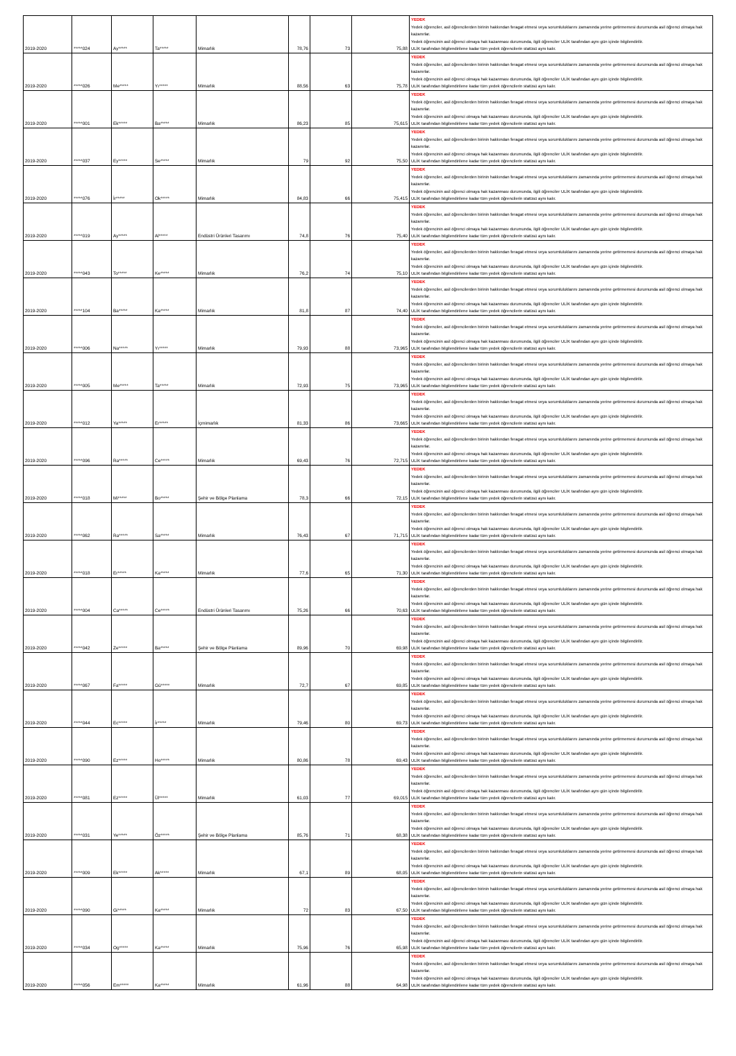| 2019-2020 | *****024 | Ay***** | Ta***** | Mimarlık | 78,76 | 73 | 75,88 | YEDEK Yedek öğrenciler, asil öğrencilerden birinin hakkından feragat etmesi veya sorumluluklarını zamanında yerine getirmemesi durumunda asil öğrenci olmaya hak kazanırlar. Yedek öğrencinin asil öğrenci olmaya hak kazanması durumunda, ilgili öğrenciler ULİK tarafından aynı gün içinde bilgilendirilir. ULİK tarafından bilgilendirilene kadar tüm yedek öğrencilerin statüsü aynı kalır. |
| 2019-2020 | *****026 | Me***** | Yı***** | Mimarlık | 88,56 | 63 | 75,78 | YEDEK Yedek öğrenciler, asil öğrencilerden birinin hakkından feragat etmesi veya sorumluluklarını zamanında yerine getirmemesi durumunda asil öğrenci olmaya hak kazanırlar. Yedek öğrencinin asil öğrenci olmaya hak kazanması durumunda, ilgili öğrenciler ULİK tarafından aynı gün içinde bilgilendirilir. ULİK tarafından bilgilendirilene kadar tüm yedek öğrencilerin statüsü aynı kalır. |
| 2019-2020 | *****001 | Ek***** | Ba***** | Mimarlık | 86,23 | 85 | 75,615 | YEDEK Yedek öğrenciler, asil öğrencilerden birinin hakkından feragat etmesi veya sorumluluklarını zamanında yerine getirmemesi durumunda asil öğrenci olmaya hak kazanırlar. Yedek öğrencinin asil öğrenci olmaya hak kazanması durumunda, ilgili öğrenciler ULİK tarafından aynı gün içinde bilgilendirilir. ULİK tarafından bilgilendirilene kadar tüm yedek öğrencilerin statüsü aynı kalır. |
| 2019-2020 | *****037 | Ey***** | Se***** | Mimarlık | 79 | 92 | 75,50 | YEDEK Yedek öğrenciler, asil öğrencilerden birinin hakkından feragat etmesi veya sorumluluklarını zamanında yerine getirmemesi durumunda asil öğrenci olmaya hak kazanırlar. Yedek öğrencinin asil öğrenci olmaya hak kazanması durumunda, ilgili öğrenciler ULİK tarafından aynı gün içinde bilgilendirilir. ULİK tarafından bilgilendirilene kadar tüm yedek öğrencilerin statüsü aynı kalır. |
| 2019-2020 | *****076 | İr***** | Ok***** | Mimarlık | 84,83 | 66 | 75,415 | YEDEK Yedek öğrenciler, asil öğrencilerden birinin hakkından feragat etmesi veya sorumluluklarını zamanında yerine getirmemesi durumunda asil öğrenci olmaya hak kazanırlar. Yedek öğrencinin asil öğrenci olmaya hak kazanması durumunda, ilgili öğrenciler ULİK tarafından aynı gün içinde bilgilendirilir. ULİK tarafından bilgilendirilene kadar tüm yedek öğrencilerin statüsü aynı kalır. |
| 2019-2020 | *****019 | Ay***** | Al***** | Endüstri Ürünleri Tasarımı | 74,8 | 76 | 75,40 | YEDEK Yedek öğrenciler, asil öğrencilerden birinin hakkından feragat etmesi veya sorumluluklarını zamanında yerine getirmemesi durumunda asil öğrenci olmaya hak kazanırlar. Yedek öğrencinin asil öğrenci olmaya hak kazanması durumunda, ilgili öğrenciler ULİK tarafından aynı gün içinde bilgilendirilir. ULİK tarafından bilgilendirilene kadar tüm yedek öğrencilerin statüsü aynı kalır. |
| 2019-2020 | *****043 | To***** | Ke***** | Mimarlık | 76,2 | 74 | 75,10 | YEDEK Yedek öğrenciler, asil öğrencilerden birinin hakkından feragat etmesi veya sorumluluklarını zamanında yerine getirmemesi durumunda asil öğrenci olmaya hak kazanırlar. Yedek öğrencinin asil öğrenci olmaya hak kazanması durumunda, ilgili öğrenciler ULİK tarafından aynı gün içinde bilgilendirilir. ULİK tarafından bilgilendirilene kadar tüm yedek öğrencilerin statüsü aynı kalır. |
| 2019-2020 | *****104 | Ba***** | Ka***** | Mimarlık | 81,8 | 87 | 74,40 | YEDEK Yedek öğrenciler, asil öğrencilerden birinin hakkından feragat etmesi veya sorumluluklarını zamanında yerine getirmemesi durumunda asil öğrenci olmaya hak kazanırlar. Yedek öğrencinin asil öğrenci olmaya hak kazanması durumunda, ilgili öğrenciler ULİK tarafından aynı gün içinde bilgilendirilir. ULİK tarafından bilgilendirilene kadar tüm yedek öğrencilerin statüsü aynı kalır. |
| 2019-2020 | *****006 | Na***** | Yı***** | Mimarlık | 79,93 | 88 | 73,965 | YEDEK Yedek öğrenciler, asil öğrencilerden birinin hakkından feragat etmesi veya sorumluluklarını zamanında yerine getirmemesi durumunda asil öğrenci olmaya hak kazanırlar. Yedek öğrencinin asil öğrenci olmaya hak kazanması durumunda, ilgili öğrenciler ULİK tarafından aynı gün içinde bilgilendirilir. ULİK tarafından bilgilendirilene kadar tüm yedek öğrencilerin statüsü aynı kalır. |
| 2019-2020 | *****005 | Me***** | Ta***** | Mimarlık | 72,93 | 75 | 73,965 | YEDEK Yedek öğrenciler, asil öğrencilerden birinin hakkından feragat etmesi veya sorumluluklarını zamanında yerine getirmemesi durumunda asil öğrenci olmaya hak kazanırlar. Yedek öğrencinin asil öğrenci olmaya hak kazanması durumunda, ilgili öğrenciler ULİK tarafından aynı gün içinde bilgilendirilir. ULİK tarafından bilgilendirilene kadar tüm yedek öğrencilerin statüsü aynı kalır. |
| 2019-2020 | *****012 | Ya***** | Er***** | İçmimarlık | 81,33 | 86 | 73,665 | YEDEK Yedek öğrenciler, asil öğrencilerden birinin hakkından feragat etmesi veya sorumluluklarını zamanında yerine getirmemesi durumunda asil öğrenci olmaya hak kazanırlar. Yedek öğrencinin asil öğrenci olmaya hak kazanması durumunda, ilgili öğrenciler ULİK tarafından aynı gün içinde bilgilendirilir. ULİK tarafından bilgilendirilene kadar tüm yedek öğrencilerin statüsü aynı kalır. |
| 2019-2020 | *****096 | Ra***** | Ce***** | Mimarlık | 69,43 | 76 | 72,715 | YEDEK Yedek öğrenciler, asil öğrencilerden birinin hakkından feragat etmesi veya sorumluluklarını zamanında yerine getirmemesi durumunda asil öğrenci olmaya hak kazanırlar. Yedek öğrencinin asil öğrenci olmaya hak kazanması durumunda, ilgili öğrenciler ULİK tarafından aynı gün içinde bilgilendirilir. ULİK tarafından bilgilendirilene kadar tüm yedek öğrencilerin statüsü aynı kalır. |
| 2019-2020 | *****018 | Mi***** | Bo***** | Şehir ve Bölge Planlama | 78,3 | 66 | 72,15 | YEDEK Yedek öğrenciler, asil öğrencilerden birinin hakkından feragat etmesi veya sorumluluklarını zamanında yerine getirmemesi durumunda asil öğrenci olmaya hak kazanırlar. Yedek öğrencinin asil öğrenci olmaya hak kazanması durumunda, ilgili öğrenciler ULİK tarafından aynı gün içinde bilgilendirilir. ULİK tarafından bilgilendirilene kadar tüm yedek öğrencilerin statüsü aynı kalır. |
| 2019-2020 | *****062 | Ra***** | Sa***** | Mimarlık | 76,43 | 67 | 71,715 | YEDEK Yedek öğrenciler, asil öğrencilerden birinin hakkından feragat etmesi veya sorumluluklarını zamanında yerine getirmemesi durumunda asil öğrenci olmaya hak kazanırlar. Yedek öğrencinin asil öğrenci olmaya hak kazanması durumunda, ilgili öğrenciler ULİK tarafından aynı gün içinde bilgilendirilir. ULİK tarafından bilgilendirilene kadar tüm yedek öğrencilerin statüsü aynı kalır. |
| 2019-2020 | *****018 | Er***** | Ka***** | Mimarlık | 77,6 | 65 | 71,30 | YEDEK Yedek öğrenciler, asil öğrencilerden birinin hakkından feragat etmesi veya sorumluluklarını zamanında yerine getirmemesi durumunda asil öğrenci olmaya hak kazanırlar. Yedek öğrencinin asil öğrenci olmaya hak kazanması durumunda, ilgili öğrenciler ULİK tarafından aynı gün içinde bilgilendirilir. ULİK tarafından bilgilendirilene kadar tüm yedek öğrencilerin statüsü aynı kalır. |
| 2019-2020 | *****004 | Ca***** | Ce***** | Endüstri Ürünleri Tasarımı | 75,26 | 66 | 70,63 | YEDEK Yedek öğrenciler, asil öğrencilerden birinin hakkından feragat etmesi veya sorumluluklarını zamanında yerine getirmemesi durumunda asil öğrenci olmaya hak kazanırlar. Yedek öğrencinin asil öğrenci olmaya hak kazanması durumunda, ilgili öğrenciler ULİK tarafından aynı gün içinde bilgilendirilir. ULİK tarafından bilgilendirilene kadar tüm yedek öğrencilerin statüsü aynı kalır. |
| 2019-2020 | *****042 | Ze***** | Ba***** | Şehir ve Bölge Planlama | 89,96 | 70 | 69,98 | YEDEK Yedek öğrenciler, asil öğrencilerden birinin hakkından feragat etmesi veya sorumluluklarını zamanında yerine getirmemesi durumunda asil öğrenci olmaya hak kazanırlar. Yedek öğrencinin asil öğrenci olmaya hak kazanması durumunda, ilgili öğrenciler ULİK tarafından aynı gün içinde bilgilendirilir. ULİK tarafından bilgilendirilene kadar tüm yedek öğrencilerin statüsü aynı kalır. |
| 2019-2020 | *****067 | Fa***** | Gü***** | Mimarlık | 72,7 | 67 | 69,85 | YEDEK Yedek öğrenciler, asil öğrencilerden birinin hakkından feragat etmesi veya sorumluluklarını zamanında yerine getirmemesi durumunda asil öğrenci olmaya hak kazanırlar. Yedek öğrencinin asil öğrenci olmaya hak kazanması durumunda, ilgili öğrenciler ULİK tarafından aynı gün içinde bilgilendirilir. ULİK tarafından bilgilendirilene kadar tüm yedek öğrencilerin statüsü aynı kalır. |
| 2019-2020 | *****044 | Ec***** | İr***** | Mimarlık | 79,46 | 80 | 69,73 | YEDEK Yedek öğrenciler, asil öğrencilerden birinin hakkından feragat etmesi veya sorumluluklarını zamanında yerine getirmemesi durumunda asil öğrenci olmaya hak kazanırlar. Yedek öğrencinin asil öğrenci olmaya hak kazanması durumunda, ilgili öğrenciler ULİK tarafından aynı gün içinde bilgilendirilir. ULİK tarafından bilgilendirilene kadar tüm yedek öğrencilerin statüsü aynı kalır. |
| 2019-2020 | *****090 | Ez***** | Ho***** | Mimarlık | 80,86 | 78 | 69,43 | YEDEK Yedek öğrenciler, asil öğrencilerden birinin hakkından feragat etmesi veya sorumluluklarını zamanında yerine getirmemesi durumunda asil öğrenci olmaya hak kazanırlar. Yedek öğrencinin asil öğrenci olmaya hak kazanması durumunda, ilgili öğrenciler ULİK tarafından aynı gün içinde bilgilendirilir. ULİK tarafından bilgilendirilene kadar tüm yedek öğrencilerin statüsü aynı kalır. |
| 2019-2020 | *****081 | Ez***** | Ül***** | Mimarlık | 61,03 | 77 | 69,015 | YEDEK Yedek öğrenciler, asil öğrencilerden birinin hakkından feragat etmesi veya sorumluluklarını zamanında yerine getirmemesi durumunda asil öğrenci olmaya hak kazanırlar. Yedek öğrencinin asil öğrenci olmaya hak kazanması durumunda, ilgili öğrenciler ULİK tarafından aynı gün içinde bilgilendirilir. ULİK tarafından bilgilendirilene kadar tüm yedek öğrencilerin statüsü aynı kalır. |
| 2019-2020 | *****031 | Ye***** | Öz***** | Şehir ve Bölge Planlama | 85,76 | 71 | 68,38 | YEDEK Yedek öğrenciler, asil öğrencilerden birinin hakkından feragat etmesi veya sorumluluklarını zamanında yerine getirmemesi durumunda asil öğrenci olmaya hak kazanırlar. Yedek öğrencinin asil öğrenci olmaya hak kazanması durumunda, ilgili öğrenciler ULİK tarafından aynı gün içinde bilgilendirilir. ULİK tarafından bilgilendirilene kadar tüm yedek öğrencilerin statüsü aynı kalır. |
| 2019-2020 | *****009 | Ek***** | Ak***** | Mimarlık | 67,1 | 89 | 68,05 | YEDEK Yedek öğrenciler, asil öğrencilerden birinin hakkından feragat etmesi veya sorumluluklarını zamanında yerine getirmemesi durumunda asil öğrenci olmaya hak kazanırlar. Yedek öğrencinin asil öğrenci olmaya hak kazanması durumunda, ilgili öğrenciler ULİK tarafından aynı gün içinde bilgilendirilir. ULİK tarafından bilgilendirilene kadar tüm yedek öğrencilerin statüsü aynı kalır. |
| 2019-2020 | *****090 | Gi***** | Ka***** | Mimarlık | 72 | 83 | 67,50 | YEDEK Yedek öğrenciler, asil öğrencilerden birinin hakkından feragat etmesi veya sorumluluklarını zamanında yerine getirmemesi durumunda asil öğrenci olmaya hak kazanırlar. Yedek öğrencinin asil öğrenci olmaya hak kazanması durumunda, ilgili öğrenciler ULİK tarafından aynı gün içinde bilgilendirilir. ULİK tarafından bilgilendirilene kadar tüm yedek öğrencilerin statüsü aynı kalır. |
| 2019-2020 | *****034 | Og***** | Ka***** | Mimarlık | 75,96 | 76 | 65,98 | YEDEK Yedek öğrenciler, asil öğrencilerden birinin hakkından feragat etmesi veya sorumluluklarını zamanında yerine getirmemesi durumunda asil öğrenci olmaya hak kazanırlar. Yedek öğrencinin asil öğrenci olmaya hak kazanması durumunda, ilgili öğrenciler ULİK tarafından aynı gün içinde bilgilendirilir. ULİK tarafından bilgilendirilene kadar tüm yedek öğrencilerin statüsü aynı kalır. |
| 2019-2020 | *****056 | Em***** | Ka***** | Mimarlık | 61,96 | 88 | 64,98 | YEDEK Yedek öğrenciler, asil öğrencilerden birinin hakkından feragat etmesi veya sorumluluklarını zamanında yerine getirmemesi durumunda asil öğrenci olmaya hak kazanırlar. Yedek öğrencinin asil öğrenci olmaya hak kazanması durumunda, ilgili öğrenciler ULİK tarafından aynı gün içinde bilgilendirilir. ULİK tarafından bilgilendirilene kadar tüm yedek öğrencilerin statüsü aynı kalır. |